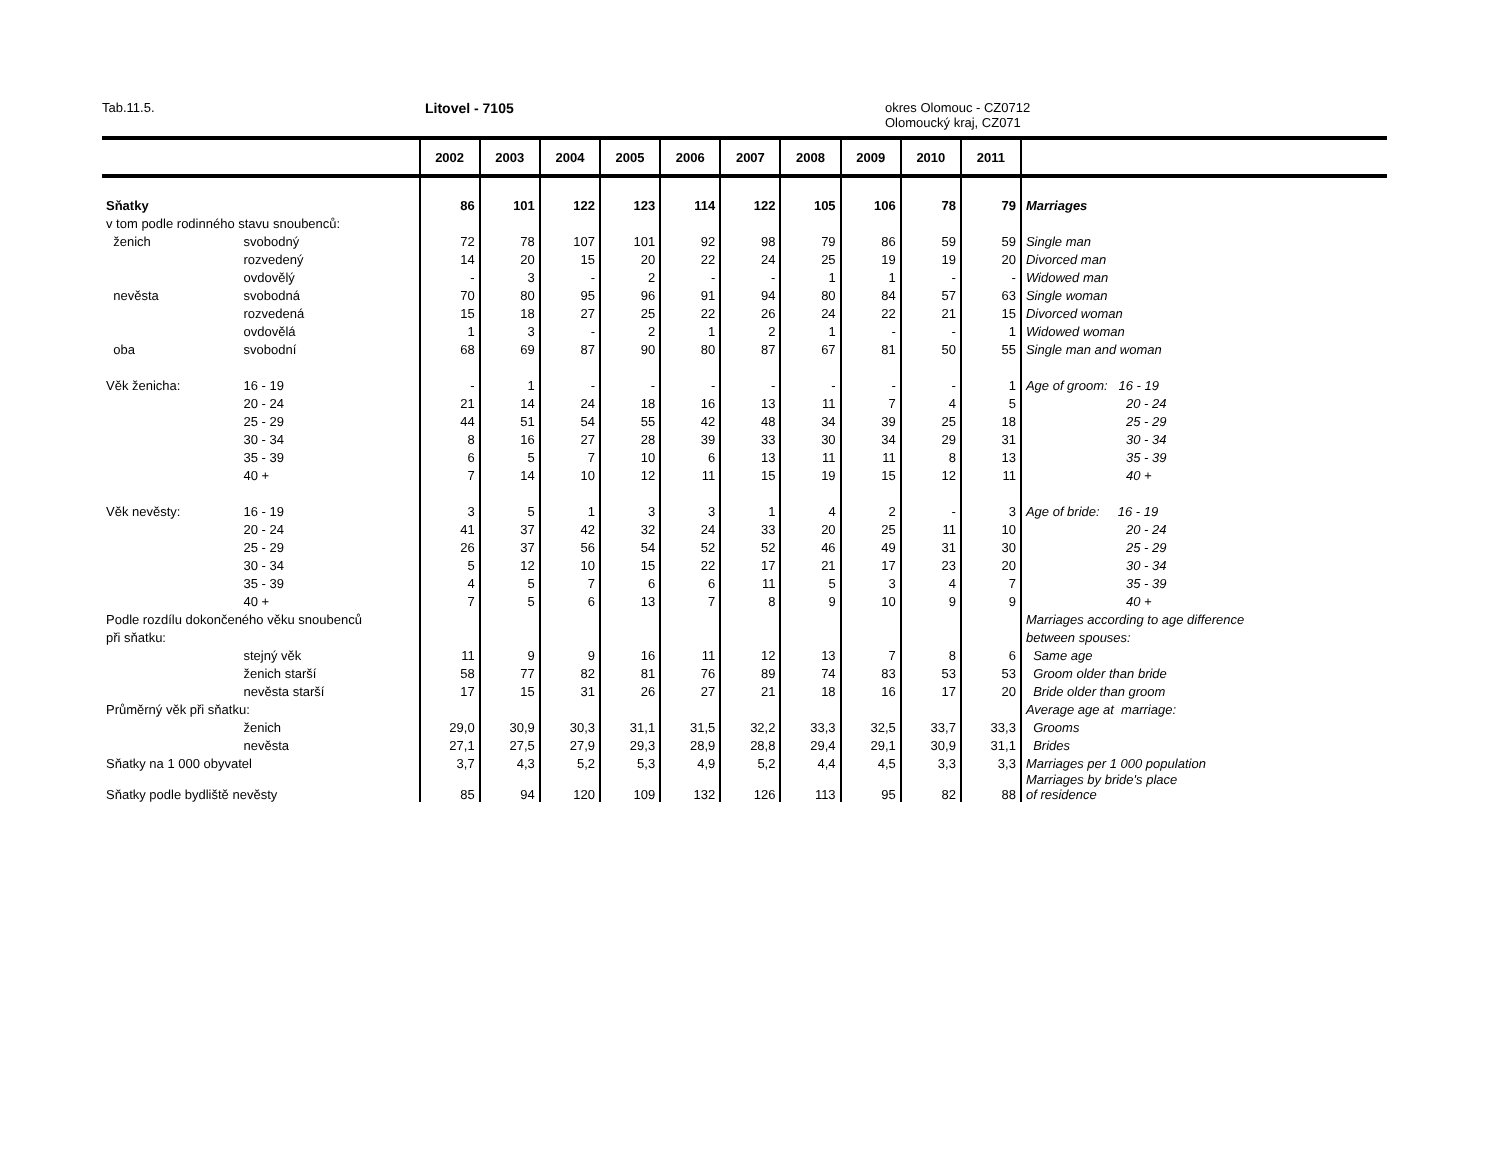Tab.11.5. Litovel - 7105 okres Olomouc - CZ0712
Olomoucký kraj, CZ071
| | | 2002 | 2003 | 2004 | 2005 | 2006 | 2007 | 2008 | 2009 | 2010 | 2011 | |
| --- | --- | --- | --- | --- | --- | --- | --- | --- | --- | --- | --- | --- |
| Sňatky | | 86 | 101 | 122 | 123 | 114 | 122 | 105 | 106 | 78 | 79 | Marriages |
| v tom podle rodinného stavu snoubenců: | | | | | | | | | | | | |
| ženich | svobodný | 72 | 78 | 107 | 101 | 92 | 98 | 79 | 86 | 59 | 59 | Single man |
| | rozvedený | 14 | 20 | 15 | 20 | 22 | 24 | 25 | 19 | 19 | 20 | Divorced man |
| | ovdovělý | - | 3 | - | 2 | - | - | 1 | 1 | - | - | Widowed man |
| nevěsta | svobodná | 70 | 80 | 95 | 96 | 91 | 94 | 80 | 84 | 57 | 63 | Single woman |
| | rozvedená | 15 | 18 | 27 | 25 | 22 | 26 | 24 | 22 | 21 | 15 | Divorced woman |
| | ovdovělá | 1 | 3 | - | 2 | 1 | 2 | 1 | - | - | 1 | Widowed woman |
| oba | svobodní | 68 | 69 | 87 | 90 | 80 | 87 | 67 | 81 | 50 | 55 | Single man and woman |
| Věk ženicha: | 16 - 19 | - | 1 | - | - | - | - | - | - | - | 1 | Age of groom: 16 - 19 |
| | 20 - 24 | 21 | 14 | 24 | 18 | 16 | 13 | 11 | 7 | 4 | 5 | 20 - 24 |
| | 25 - 29 | 44 | 51 | 54 | 55 | 42 | 48 | 34 | 39 | 25 | 18 | 25 - 29 |
| | 30 - 34 | 8 | 16 | 27 | 28 | 39 | 33 | 30 | 34 | 29 | 31 | 30 - 34 |
| | 35 - 39 | 6 | 5 | 7 | 10 | 6 | 13 | 11 | 11 | 8 | 13 | 35 - 39 |
| | 40 + | 7 | 14 | 10 | 12 | 11 | 15 | 19 | 15 | 12 | 11 | 40 + |
| Věk nevěsty: | 16 - 19 | 3 | 5 | 1 | 3 | 3 | 1 | 4 | 2 | - | 3 | Age of bride: 16 - 19 |
| | 20 - 24 | 41 | 37 | 42 | 32 | 24 | 33 | 20 | 25 | 11 | 10 | 20 - 24 |
| | 25 - 29 | 26 | 37 | 56 | 54 | 52 | 52 | 46 | 49 | 31 | 30 | 25 - 29 |
| | 30 - 34 | 5 | 12 | 10 | 15 | 22 | 17 | 21 | 17 | 23 | 20 | 30 - 34 |
| | 35 - 39 | 4 | 5 | 7 | 6 | 6 | 11 | 5 | 3 | 4 | 7 | 35 - 39 |
| | 40 + | 7 | 5 | 6 | 13 | 7 | 8 | 9 | 10 | 9 | 9 | 40 + |
| Podle rozdílu dokončeného věku snoubenců | | | | | | | | | | | | Marriages according to age difference |
| při sňatku: | | | | | | | | | | | | between spouses: |
| | stejný věk | 11 | 9 | 9 | 16 | 11 | 12 | 13 | 7 | 8 | 6 | Same age |
| | ženich starší | 58 | 77 | 82 | 81 | 76 | 89 | 74 | 83 | 53 | 53 | Groom older than bride |
| | nevěsta starší | 17 | 15 | 31 | 26 | 27 | 21 | 18 | 16 | 17 | 20 | Bride older than groom |
| Průměrný věk při sňatku: | | | | | | | | | | | | Average age at marriage: |
| | ženich | 29,0 | 30,9 | 30,3 | 31,1 | 31,5 | 32,2 | 33,3 | 32,5 | 33,7 | 33,3 | Grooms |
| | nevěsta | 27,1 | 27,5 | 27,9 | 29,3 | 28,9 | 28,8 | 29,4 | 29,1 | 30,9 | 31,1 | Brides |
| Sňatky na 1 000 obyvatel | | 3,7 | 4,3 | 5,2 | 5,3 | 4,9 | 5,2 | 4,4 | 4,5 | 3,3 | 3,3 | Marriages per 1 000 population |
| Sňatky podle bydliště nevěsty | | 85 | 94 | 120 | 109 | 132 | 126 | 113 | 95 | 82 | 88 | Marriages by bride's place of residence |